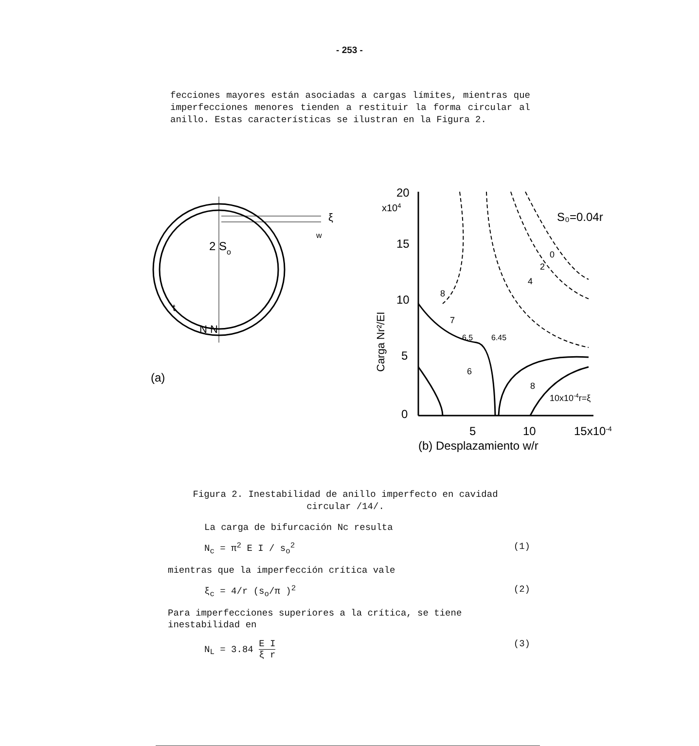- 253 -
fecciones mayores están asociadas a cargas límites, mientras que imperfecciones menores tienden a restituir la forma circular al anillo. Estas características se ilustran en la Figura 2.
2 So
ξ
w
N N
t
(a)
20
x104
15
10
5
0
5
10
15x10-4
(b) Desplazamiento w/r
Carga Nr²/EI
S₀=0.04r
10x10-4r=ξ
8
7
6.5
6.45
6
8
0
2
4
Figura 2. Inestabilidad de anillo imperfecto en cavidad circular /14/.
La carga de bifurcación Nc resulta
N<sub>c</sub> = π<sup>2</sup> E I / s<sub>o</sub><sup>2</sup> (1)
mientras que la imperfección crítica vale
ξ<sub>c</sub> = 4/r (s<sub>o</sub>/π )<sup>2</sup> (2)
Para imperfecciones superiores a la crítica, se tiene inestabilidad en
N<sub>L</sub> = 3.84 E I ξ r (3)